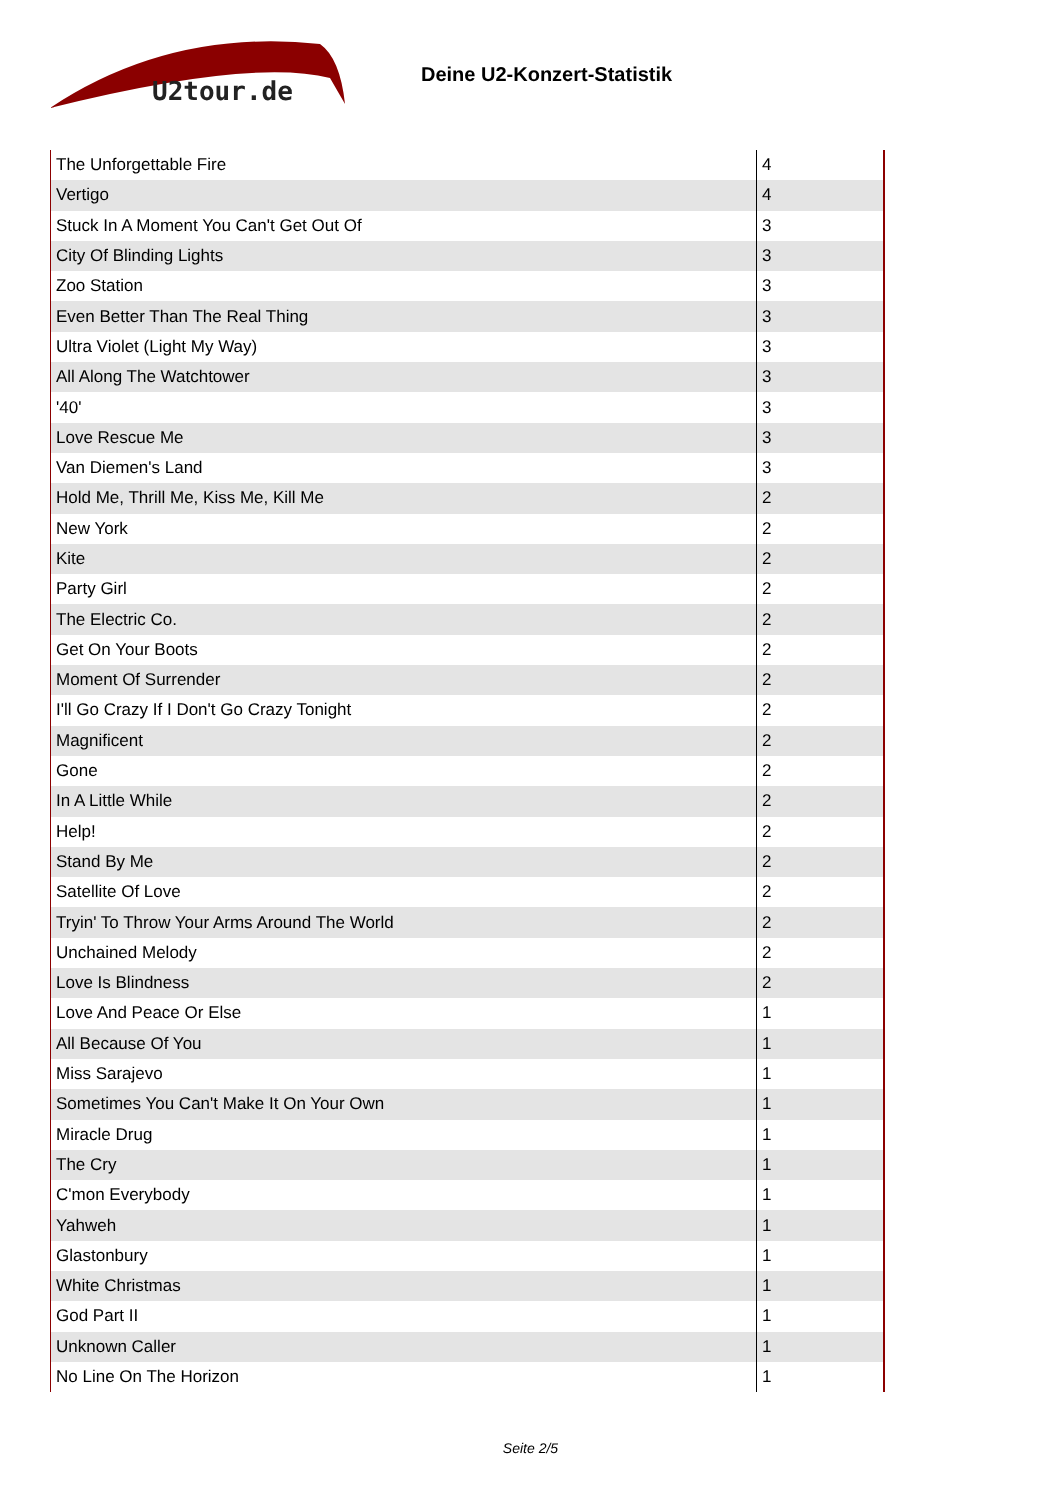U2tour.de
Deine U2-Konzert-Statistik
| The Unforgettable Fire | 4 |
| Vertigo | 4 |
| Stuck In A Moment You Can't Get Out Of | 3 |
| City Of Blinding Lights | 3 |
| Zoo Station | 3 |
| Even Better Than The Real Thing | 3 |
| Ultra Violet (Light My Way) | 3 |
| All Along The Watchtower | 3 |
| '40' | 3 |
| Love Rescue Me | 3 |
| Van Diemen's Land | 3 |
| Hold Me, Thrill Me, Kiss Me, Kill Me | 2 |
| New York | 2 |
| Kite | 2 |
| Party Girl | 2 |
| The Electric Co. | 2 |
| Get On Your Boots | 2 |
| Moment Of Surrender | 2 |
| I'll Go Crazy If I Don't Go Crazy Tonight | 2 |
| Magnificent | 2 |
| Gone | 2 |
| In A Little While | 2 |
| Help! | 2 |
| Stand By Me | 2 |
| Satellite Of Love | 2 |
| Tryin' To Throw Your Arms Around The World | 2 |
| Unchained Melody | 2 |
| Love Is Blindness | 2 |
| Love And Peace Or Else | 1 |
| All Because Of You | 1 |
| Miss Sarajevo | 1 |
| Sometimes You Can't Make It On Your Own | 1 |
| Miracle Drug | 1 |
| The Cry | 1 |
| C'mon Everybody | 1 |
| Yahweh | 1 |
| Glastonbury | 1 |
| White Christmas | 1 |
| God Part II | 1 |
| Unknown Caller | 1 |
| No Line On The Horizon | 1 |
Seite 2/5